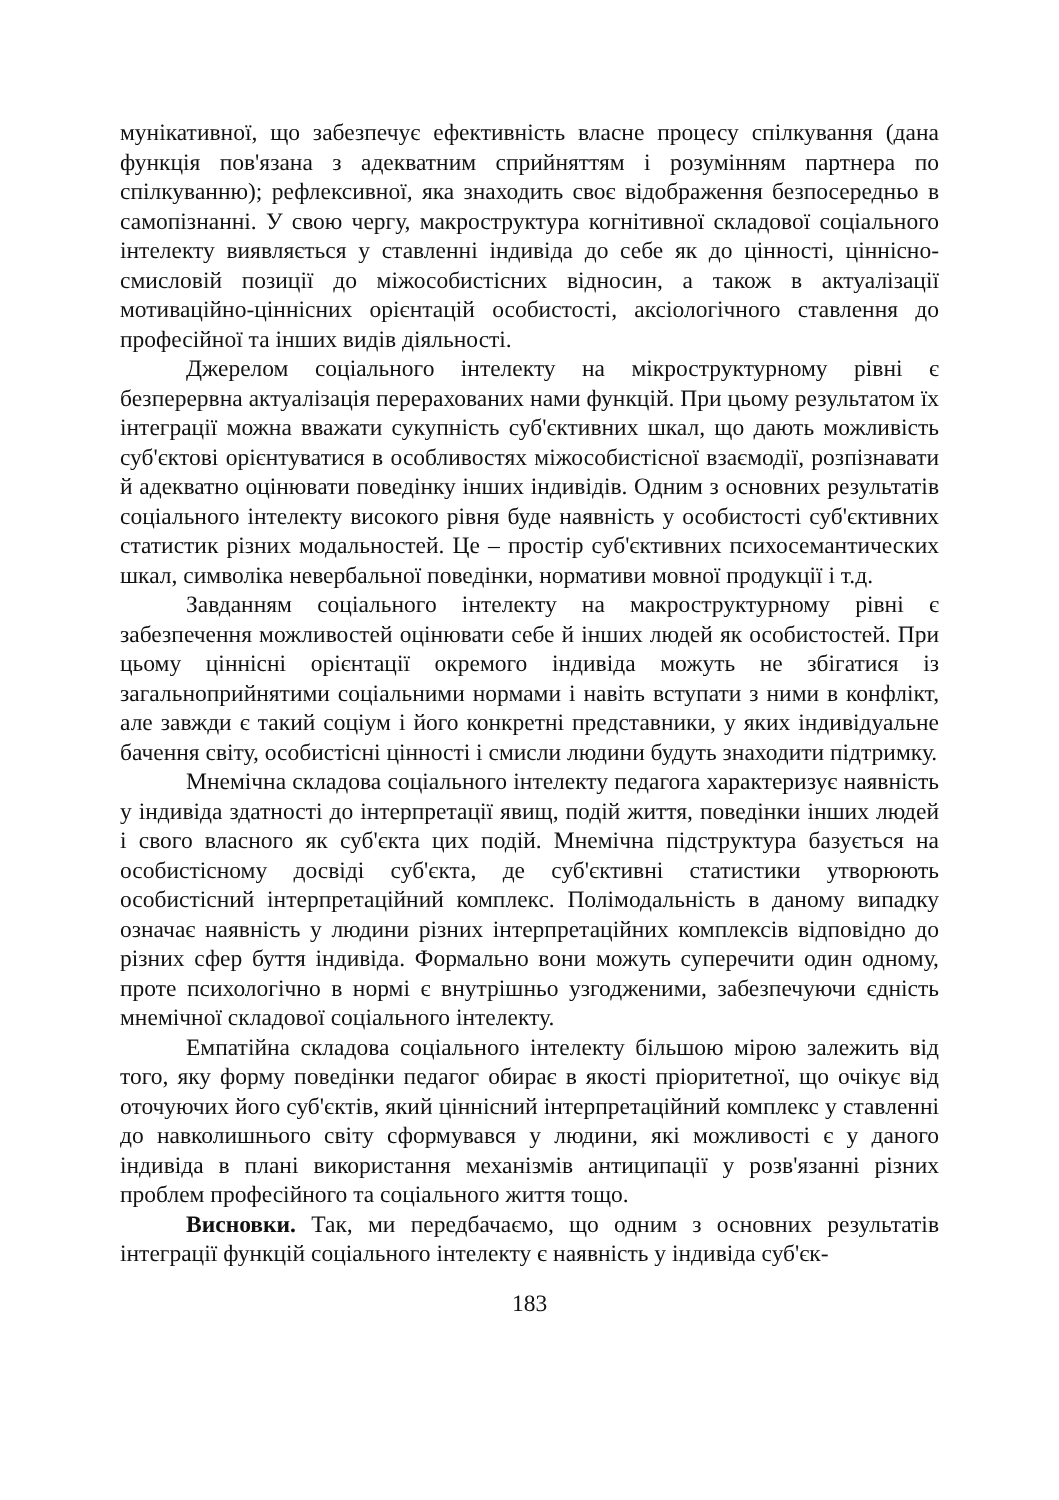мунікативної, що забезпечує ефективність власне процесу спілкування (дана функція пов'язана з адекватним сприйняттям і розумінням партнера по спілкуванню); рефлексивної, яка знаходить своє відображення безпосередньо в самопізнанні. У свою чергу, макроструктура когнітивної складової соціального інтелекту виявляється у ставленні індивіда до себе як до цінності, ціннісно-смисловій позиції до міжособистісних відносин, а також в актуалізації мотиваційно-ціннісних орієнтацій особистості, аксіологічного ставлення до професійної та інших видів діяльності.
Джерелом соціального інтелекту на мікроструктурному рівні є безперервна актуалізація перерахованих нами функцій. При цьому результатом їх інтеграції можна вважати сукупність суб'єктивних шкал, що дають можливість суб'єктові орієнтуватися в особливостях міжособистісної взаємодії, розпізнавати й адекватно оцінювати поведінку інших індивідів. Одним з основних результатів соціального інтелекту високого рівня буде наявність у особистості суб'єктивних статистик різних модальностей. Це – простір суб'єктивних психосемантических шкал, символіка невербальної поведінки, нормативи мовної продукції і т.д.
Завданням соціального інтелекту на макроструктурному рівні є забезпечення можливостей оцінювати себе й інших людей як особистостей. При цьому ціннісні орієнтації окремого індивіда можуть не збігатися із загальноприйнятими соціальними нормами і навіть вступати з ними в конфлікт, але завжди є такий соціум і його конкретні представники, у яких індивідуальне бачення світу, особистісні цінності і смисли людини будуть знаходити підтримку.
Мнемічна складова соціального інтелекту педагога характеризує наявність у індивіда здатності до інтерпретації явищ, подій життя, поведінки інших людей і свого власного як суб'єкта цих подій. Мнемічна підструктура базується на особистісному досвіді суб'єкта, де суб'єктивні статистики утворюють особистісний інтерпретаційний комплекс. Полімодальність в даному випадку означає наявність у людини різних інтерпретаційних комплексів відповідно до різних сфер буття індивіда. Формально вони можуть суперечити один одному, проте психологічно в нормі є внутрішньо узгодженими, забезпечуючи єдність мнемічної складової соціального інтелекту.
Емпатійна складова соціального інтелекту більшою мірою залежить від того, яку форму поведінки педагог обирає в якості пріоритетної, що очікує від оточуючих його суб'єктів, який ціннісний інтерпретаційний комплекс у ставленні до навколишнього світу сформувався у людини, які можливості є у даного індивіда в плані використання механізмів антиципації у розв'язанні різних проблем професійного та соціального життя тощо.
Висновки. Так, ми передбачаємо, що одним з основних результатів інтеграції функцій соціального інтелекту є наявність у індивіда суб'єк-
183